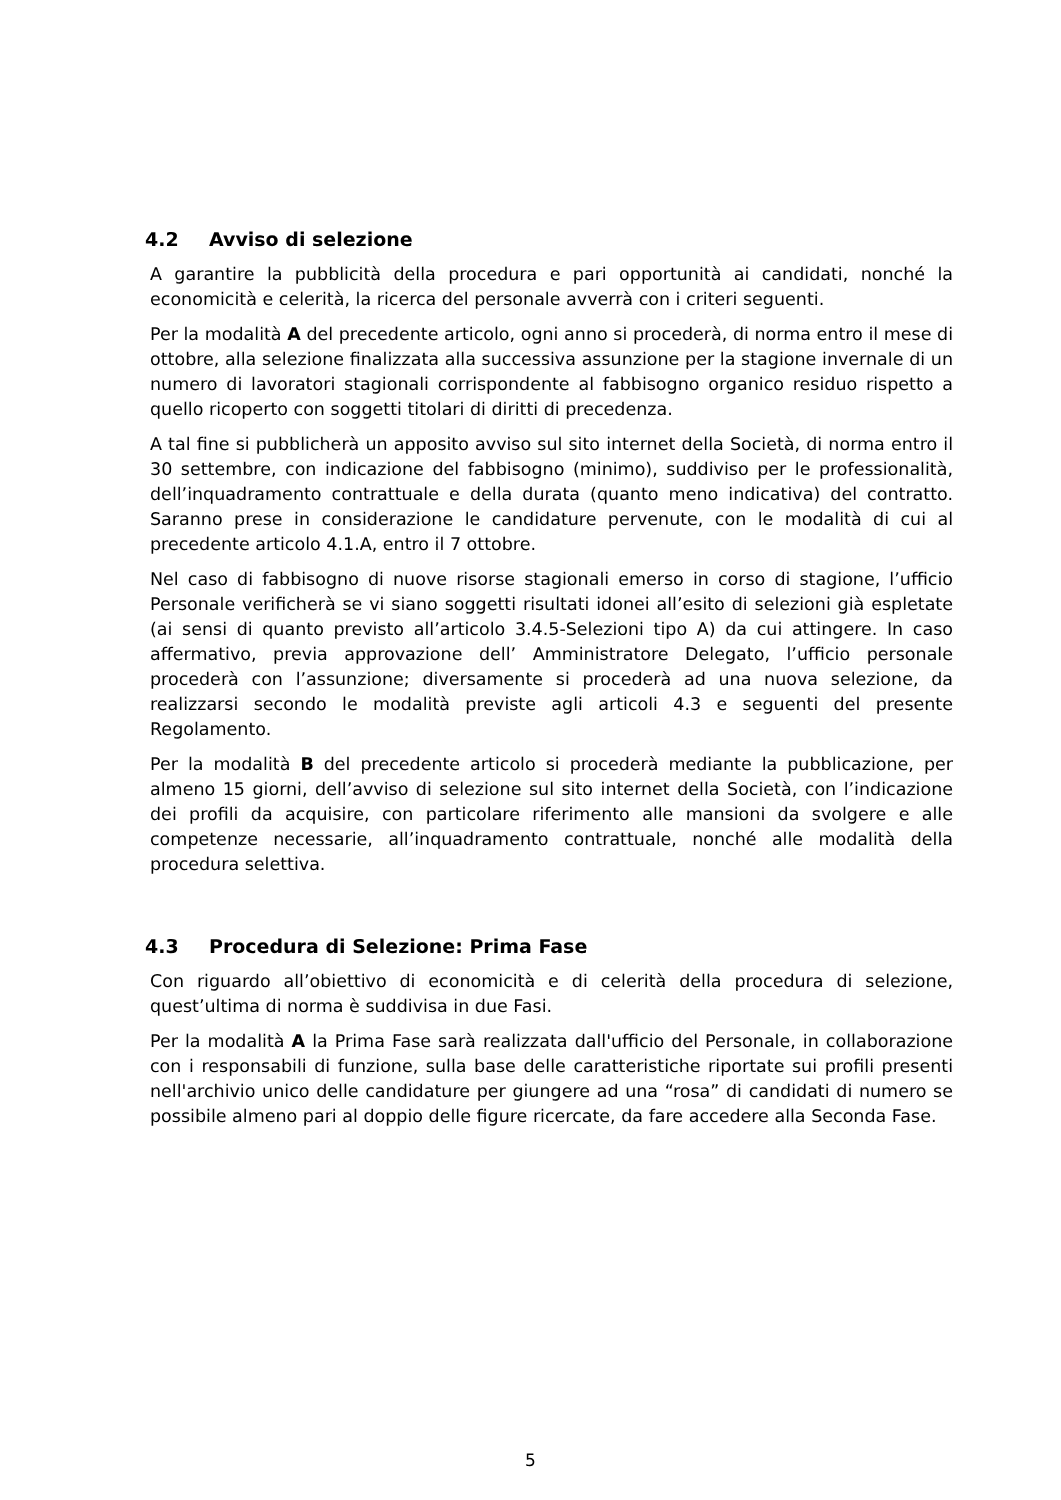4.2 Avviso di selezione
A garantire la pubblicità della procedura e pari opportunità ai candidati, nonché la economicità e celerità, la ricerca del personale avverrà con i criteri seguenti.
Per la modalità A del precedente articolo, ogni anno si procederà, di norma entro il mese di ottobre, alla selezione finalizzata alla successiva assunzione per la stagione invernale di un numero di lavoratori stagionali corrispondente al fabbisogno organico residuo rispetto a quello ricoperto con soggetti titolari di diritti di precedenza.
A tal fine si pubblicherà un apposito avviso sul sito internet della Società, di norma entro il 30 settembre, con indicazione del fabbisogno (minimo), suddiviso per le professionalità, dell’inquadramento contrattuale e della durata (quanto meno indicativa) del contratto. Saranno prese in considerazione le candidature pervenute, con le modalità di cui al precedente articolo 4.1.A, entro il 7 ottobre.
Nel caso di fabbisogno di nuove risorse stagionali emerso in corso di stagione, l’ufficio Personale verificherà se vi siano soggetti risultati idonei all’esito di selezioni già espletate (ai sensi di quanto previsto all’articolo 3.4.5-Selezioni tipo A) da cui attingere. In caso affermativo, previa approvazione dell’ Amministratore Delegato, l’ufficio personale procederà con l’assunzione; diversamente si procederà ad una nuova selezione, da realizzarsi secondo le modalità previste agli articoli 4.3 e seguenti del presente Regolamento.
Per la modalità B del precedente articolo si procederà mediante la pubblicazione, per almeno 15 giorni, dell’avviso di selezione sul sito internet della Società, con l’indicazione dei profili da acquisire, con particolare riferimento alle mansioni da svolgere e alle competenze necessarie, all’inquadramento contrattuale, nonché alle modalità della procedura selettiva.
4.3 Procedura di Selezione: Prima Fase
Con riguardo all’obiettivo di economicità e di celerità della procedura di selezione, quest’ultima di norma è suddivisa in due Fasi.
Per la modalità A la Prima Fase sarà realizzata dall'ufficio del Personale, in collaborazione con i responsabili di funzione, sulla base delle caratteristiche riportate sui profili presenti nell'archivio unico delle candidature per giungere ad una “rosa” di candidati di numero se possibile almeno pari al doppio delle figure ricercate, da fare accedere alla Seconda Fase.
5